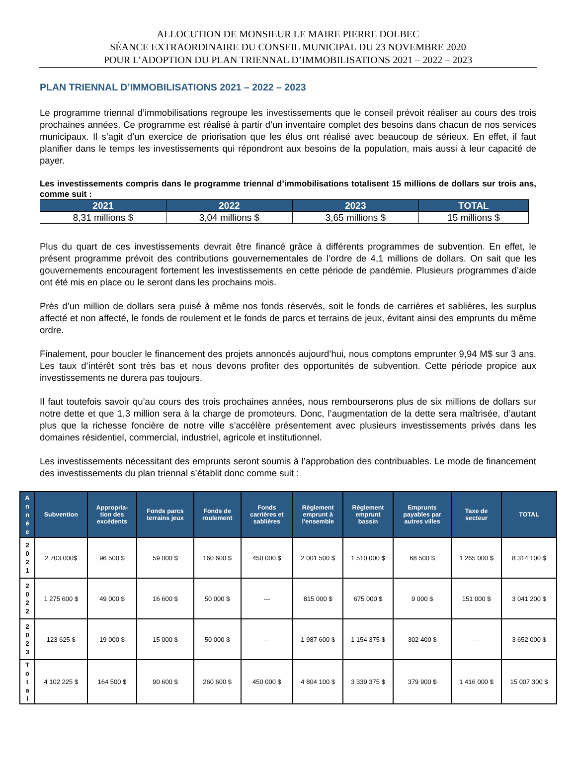ALLOCUTION DE MONSIEUR LE MAIRE PIERRE DOLBEC
SÉANCE EXTRAORDINAIRE DU CONSEIL MUNICIPAL DU 23 NOVEMBRE 2020
POUR L’ADOPTION DU PLAN TRIENNAL D’IMMOBILISATIONS 2021 – 2022 – 2023
PLAN TRIENNAL D’IMMOBILISATIONS 2021 – 2022 – 2023
Le programme triennal d’immobilisations regroupe les investissements que le conseil prévoit réaliser au cours des trois prochaines années. Ce programme est réalisé à partir d’un inventaire complet des besoins dans chacun de nos services municipaux. Il s’agit d’un exercice de priorisation que les élus ont réalisé avec beaucoup de sérieux. En effet, il faut planifier dans le temps les investissements qui répondront aux besoins de la population, mais aussi à leur capacité de payer.
Les investissements compris dans le programme triennal d’immobilisations totalisent 15 millions de dollars sur trois ans, comme suit :
| 2021 | 2022 | 2023 | TOTAL |
| --- | --- | --- | --- |
| 8,31 millions $ | 3,04 millions $ | 3,65 millions $ | 15 millions $ |
Plus du quart de ces investissements devrait être financé grâce à différents programmes de subvention. En effet, le présent programme prévoit des contributions gouvernementales de l’ordre de 4,1 millions de dollars. On sait que les gouvernements encouragent fortement les investissements en cette période de pandémie. Plusieurs programmes d’aide ont été mis en place ou le seront dans les prochains mois.
Près d’un million de dollars sera puisé à même nos fonds réservés, soit le fonds de carrières et sablières, les surplus affecté et non affecté, le fonds de roulement et le fonds de parcs et terrains de jeux, évitant ainsi des emprunts du même ordre.
Finalement, pour boucler le financement des projets annoncés aujourd’hui, nous comptons emprunter 9,94 M$ sur 3 ans. Les taux d’intérêt sont très bas et nous devons profiter des opportunités de subvention. Cette période propice aux investissements ne durera pas toujours.
Il faut toutefois savoir qu’au cours des trois prochaines années, nous rembourserons plus de six millions de dollars sur notre dette et que 1,3 million sera à la charge de promoteurs. Donc, l’augmentation de la dette sera maîtrisée, d’autant plus que la richesse foncière de notre ville s’accélère présentement avec plusieurs investissements privés dans les domaines résidentiel, commercial, industriel, agricole et institutionnel.
Les investissements nécessitant des emprunts seront soumis à l’approbation des contribuables. Le mode de financement des investissements du plan triennal s’établit donc comme suit :
| A n n é e | Subvention | Appropria- tion des excédents | Fonds parcs terrains jeux | Fonds de roulement | Fonds carrières et sablières | Règlement emprunt à l’ensemble | Règlement emprunt bassin | Emprunts payables par autres villes | Taxe de secteur | TOTAL |
| --- | --- | --- | --- | --- | --- | --- | --- | --- | --- | --- |
| 2 0 2 1 | 2 703 000$ | 96 500 $ | 59 000 $ | 160 600 $ | 450 000 $ | 2 001 500 $ | 1 510 000 $ | 68 500 $ | 1 265 000 $ | 8 314 100 $ |
| 2 0 2 2 | 1 275 600 $ | 49 000 $ | 16 600 $ | 50 000 $ | --- | 815 000 $ | 675 000 $ | 9 000 $ | 151 000 $ | 3 041 200 $ |
| 2 0 2 3 | 123 625 $ | 19 000 $ | 15 000 $ | 50 000 $ | --- | 1 987 600 $ | 1 154 375 $ | 302 400 $ | --- | 3 652 000 $ |
| T o t a l | 4 102 225 $ | 164 500 $ | 90 600 $ | 260 600 $ | 450 000 $ | 4 804 100 $ | 3 339 375 $ | 379 900 $ | 1 416 000 $ | 15 007 300 $ |